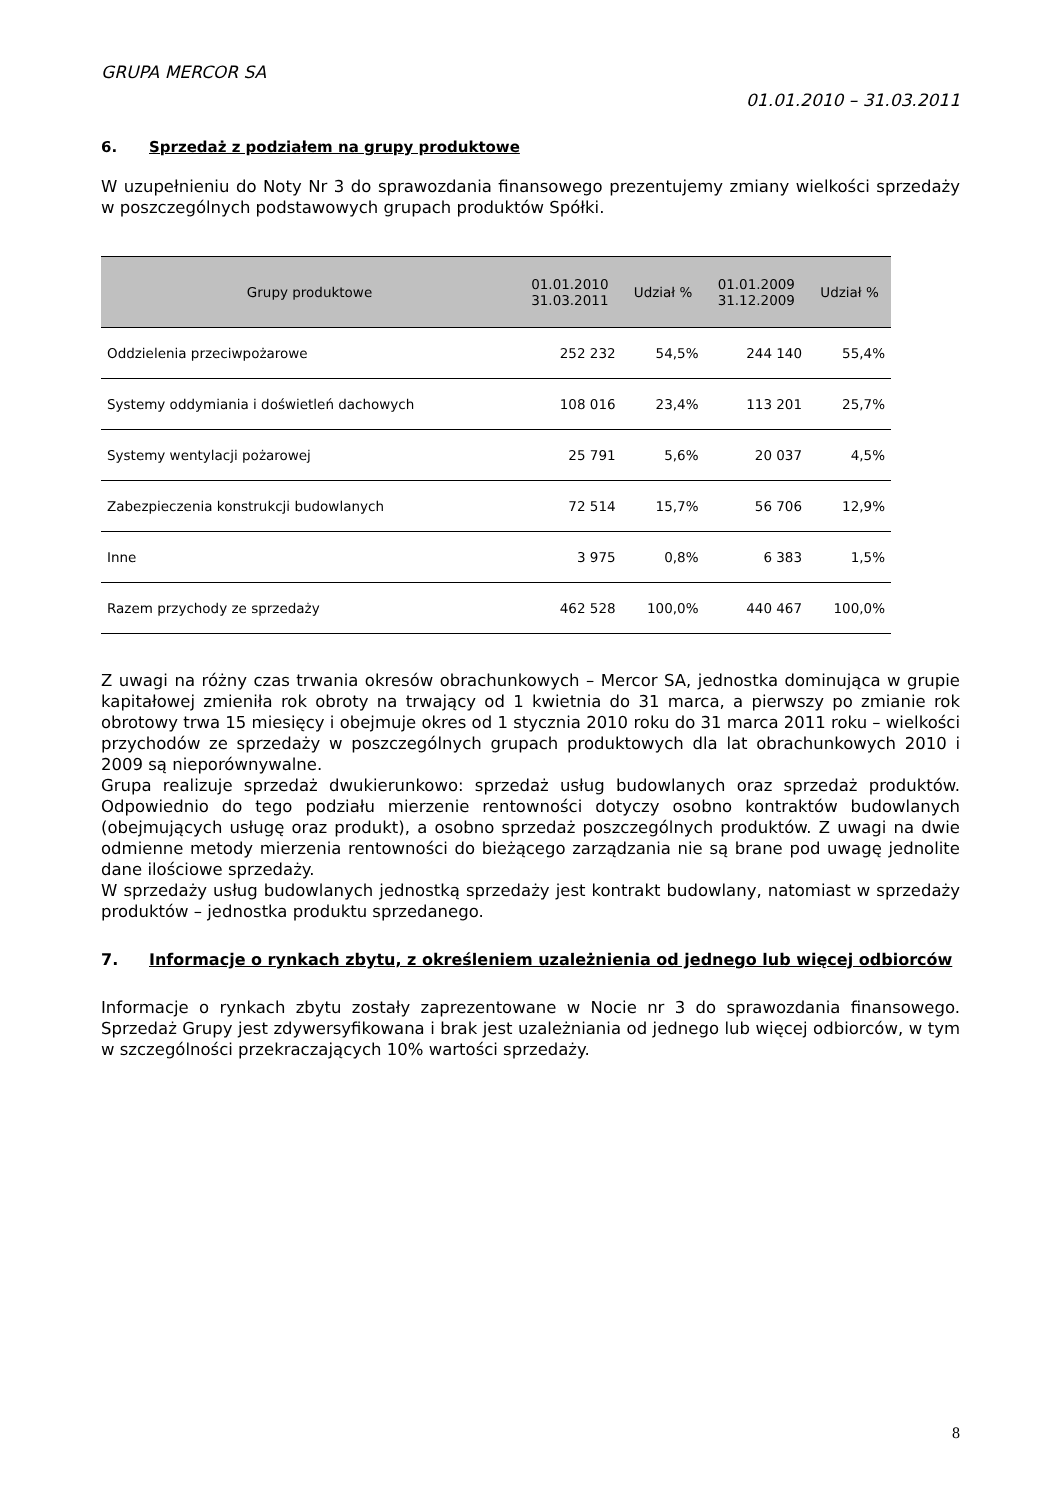GRUPA MERCOR SA
01.01.2010 – 31.03.2011
6. Sprzedaż z podziałem na grupy produktowe
W uzupełnieniu do Noty Nr 3 do sprawozdania finansowego prezentujemy zmiany wielkości sprzedaży w poszczególnych podstawowych grupach produktów Spółki.
| Grupy produktowe | 01.01.2010 31.03.2011 | Udział % | 01.01.2009 31.12.2009 | Udział % |
| --- | --- | --- | --- | --- |
| Oddzielenia przeciwpożarowe | 252 232 | 54,5% | 244 140 | 55,4% |
| Systemy oddymiania i doświetleń dachowych | 108 016 | 23,4% | 113 201 | 25,7% |
| Systemy wentylacji pożarowej | 25 791 | 5,6% | 20 037 | 4,5% |
| Zabezpieczenia konstrukcji budowlanych | 72 514 | 15,7% | 56 706 | 12,9% |
| Inne | 3 975 | 0,8% | 6 383 | 1,5% |
| Razem przychody ze sprzedaży | 462 528 | 100,0% | 440 467 | 100,0% |
Z uwagi na różny czas trwania okresów obrachunkowych – Mercor SA, jednostka dominująca w grupie kapitałowej zmieniła rok obroty na trwający od 1 kwietnia do 31 marca, a pierwszy po zmianie rok obrotowy trwa 15 miesięcy i obejmuje okres od 1 stycznia 2010 roku do 31 marca 2011 roku – wielkości przychodów ze sprzedaży w poszczególnych grupach produktowych dla lat obrachunkowych 2010 i 2009 są nieporównywalne.
Grupa realizuje sprzedaż dwukierunkowo: sprzedaż usług budowlanych oraz sprzedaż produktów. Odpowiednio do tego podziału mierzenie rentowności dotyczy osobno kontraktów budowlanych (obejmujących usługę oraz produkt), a osobno sprzedaż poszczególnych produktów. Z uwagi na dwie odmienne metody mierzenia rentowności do bieżącego zarządzania nie są brane pod uwagę jednolite dane ilościowe sprzedaży.
W sprzedaży usług budowlanych jednostką sprzedaży jest kontrakt budowlany, natomiast w sprzedaży produktów – jednostka produktu sprzedanego.
7. Informacje o rynkach zbytu, z określeniem uzależnienia od jednego lub więcej odbiorców
Informacje o rynkach zbytu zostały zaprezentowane w Nocie nr 3 do sprawozdania finansowego. Sprzedaż Grupy jest zdywersyfikowana i brak jest uzależniania od jednego lub więcej odbiorców, w tym w szczególności przekraczających 10% wartości sprzedaży.
8